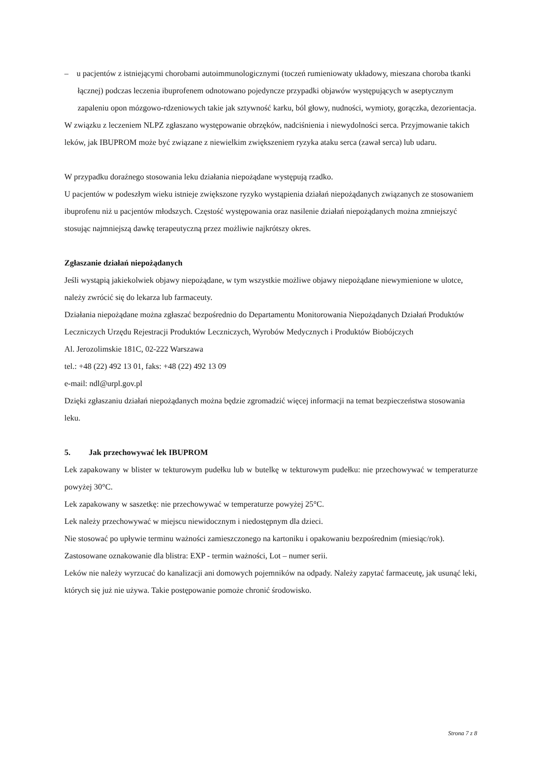– u pacjentów z istniejącymi chorobami autoimmunologicznymi (toczeń rumieniowaty układowy, mieszana choroba tkanki łącznej) podczas leczenia ibuprofenem odnotowano pojedyncze przypadki objawów występujących w aseptycznym zapaleniu opon mózgowo-rdzeniowych takie jak sztywność karku, ból głowy, nudności, wymioty, gorączka, dezorientacja.
W związku z leczeniem NLPZ zgłaszano występowanie obrzęków, nadciśnienia i niewydolności serca. Przyjmowanie takich leków, jak IBUPROM może być związane z niewielkim zwiększeniem ryzyka ataku serca (zawał serca) lub udaru.
W przypadku doraźnego stosowania leku działania niepożądane występują rzadko.
U pacjentów w podeszłym wieku istnieje zwiększone ryzyko wystąpienia działań niepożądanych związanych ze stosowaniem ibuprofenu niż u pacjentów młodszych. Częstość występowania oraz nasilenie działań niepożądanych można zmniejszyć stosując najmniejszą dawkę terapeutyczną przez możliwie najkrótszy okres.
Zgłaszanie działań niepożądanych
Jeśli wystąpią jakiekolwiek objawy niepożądane, w tym wszystkie możliwe objawy niepożądane niewymienione w ulotce, należy zwrócić się do lekarza lub farmaceuty.
Działania niepożądane można zgłaszać bezpośrednio do Departamentu Monitorowania Niepożądanych Działań Produktów Leczniczych Urzędu Rejestracji Produktów Leczniczych, Wyrobów Medycznych i Produktów Biobójczych
Al. Jerozolimskie 181C, 02-222 Warszawa
tel.: +48 (22) 492 13 01, faks: +48 (22) 492 13 09
e-mail: ndl@urpl.gov.pl
Dzięki zgłaszaniu działań niepożądanych można będzie zgromadzić więcej informacji na temat bezpieczeństwa stosowania leku.
5. Jak przechowywać lek IBUPROM
Lek zapakowany w blister w tekturowym pudełku lub w butelkę w tekturowym pudełku: nie przechowywać w temperaturze powyżej 30°C.
Lek zapakowany w saszetkę: nie przechowywać w temperaturze powyżej 25°C.
Lek należy przechowywać w miejscu niewidocznym i niedostępnym dla dzieci.
Nie stosować po upływie terminu ważności zamieszczonego na kartoniku i opakowaniu bezpośrednim (miesiąc/rok).
Zastosowane oznakowanie dla blistra: EXP - termin ważności, Lot – numer serii.
Leków nie należy wyrzucać do kanalizacji ani domowych pojemników na odpady. Należy zapytać farmaceutę, jak usunąć leki, których się już nie używa. Takie postępowanie pomoże chronić środowisko.
Strona 7 z 8